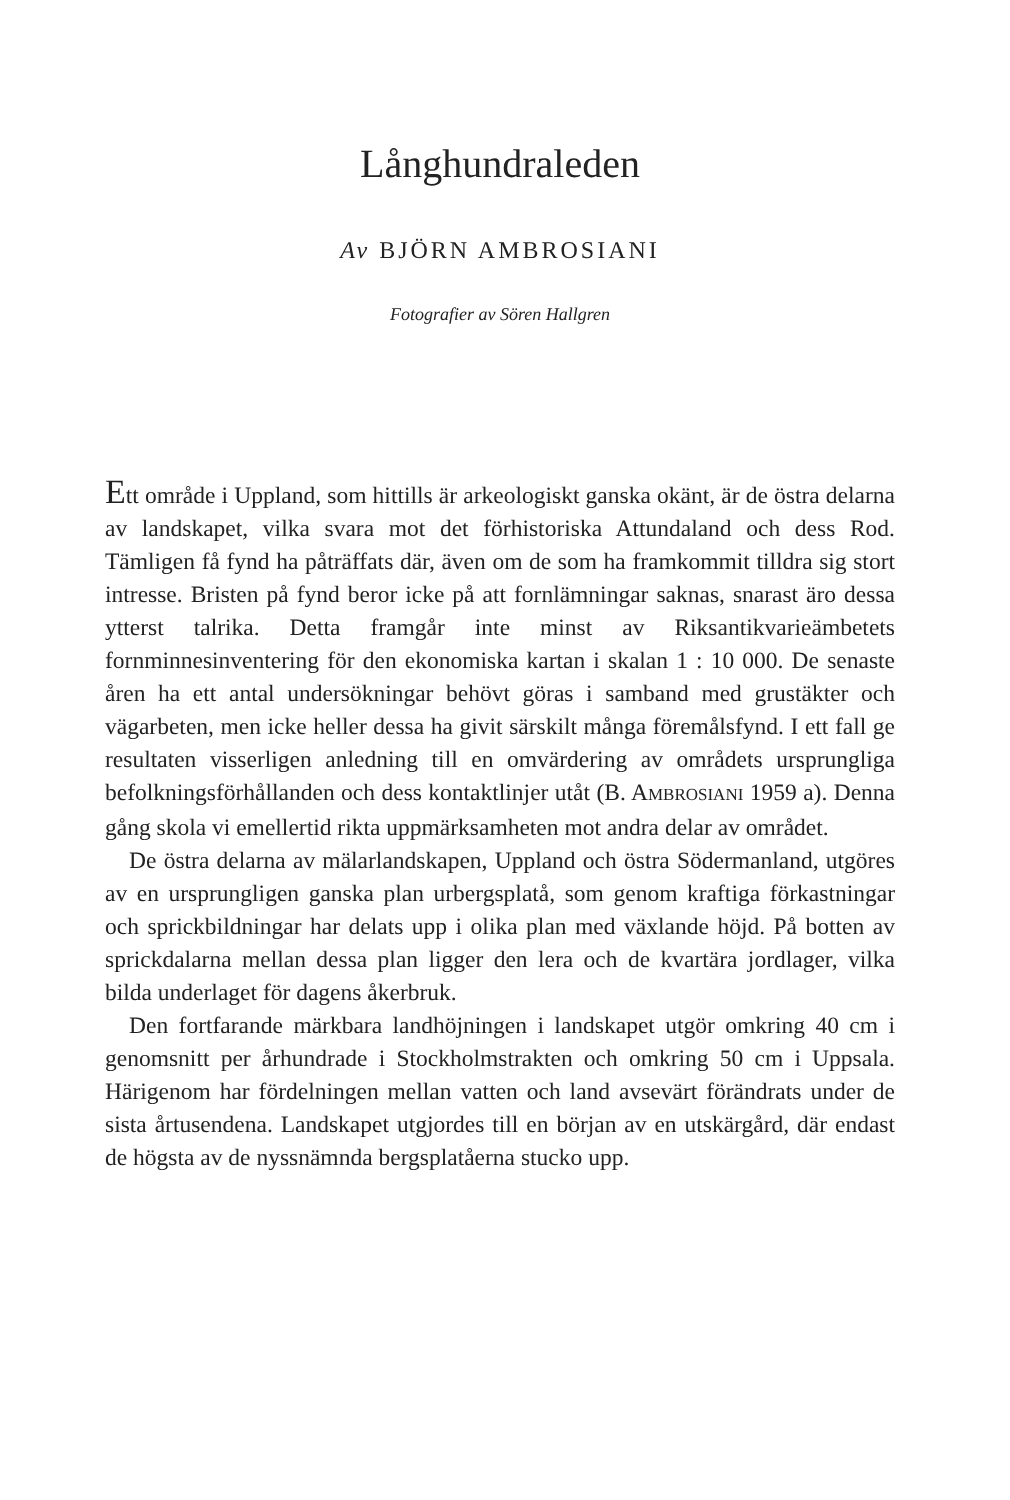Långhundraleden
Av BJÖRN AMBROSIANI
Fotografier av Sören Hallgren
Ett område i Uppland, som hittills är arkeologiskt ganska okänt, är de östra delarna av landskapet, vilka svara mot det förhistoriska Attundaland och dess Rod. Tämligen få fynd ha påträffats där, även om de som ha framkommit tilldra sig stort intresse. Bristen på fynd beror icke på att fornlämningar saknas, snarast äro dessa ytterst talrika. Detta framgår inte minst av Riksantikvarieämbetets fornminnesinventering för den ekonomiska kartan i skalan 1 : 10 000. De senaste åren ha ett antal undersökningar behövt göras i samband med grustäkter och vägarbeten, men icke heller dessa ha givit särskilt många föremålsfynd. I ett fall ge resultaten visserligen anledning till en omvärdering av områdets ursprungliga befolkningsförhållanden och dess kontaktlinjer utåt (B. AMBROSIANI 1959 a). Denna gång skola vi emellertid rikta uppmärksamheten mot andra delar av området.
De östra delarna av mälarlandskapen, Uppland och östra Södermanland, utgöres av en ursprungligen ganska plan urbergsplatå, som genom kraftiga förkastningar och sprickbildningar har delats upp i olika plan med växlande höjd. På botten av sprickdalarna mellan dessa plan ligger den lera och de kvartära jordlager, vilka bilda underlaget för dagens åkerbruk.
Den fortfarande märkbara landhöjningen i landskapet utgör omkring 40 cm i genomsnitt per århundrade i Stockholmstrakten och omkring 50 cm i Uppsala. Härigenom har fördelningen mellan vatten och land avsevärt förändrats under de sista årtusendena. Landskapet utgjordes till en början av en utskärgård, där endast de högsta av de nyssnämnda bergsplatåerna stucko upp.